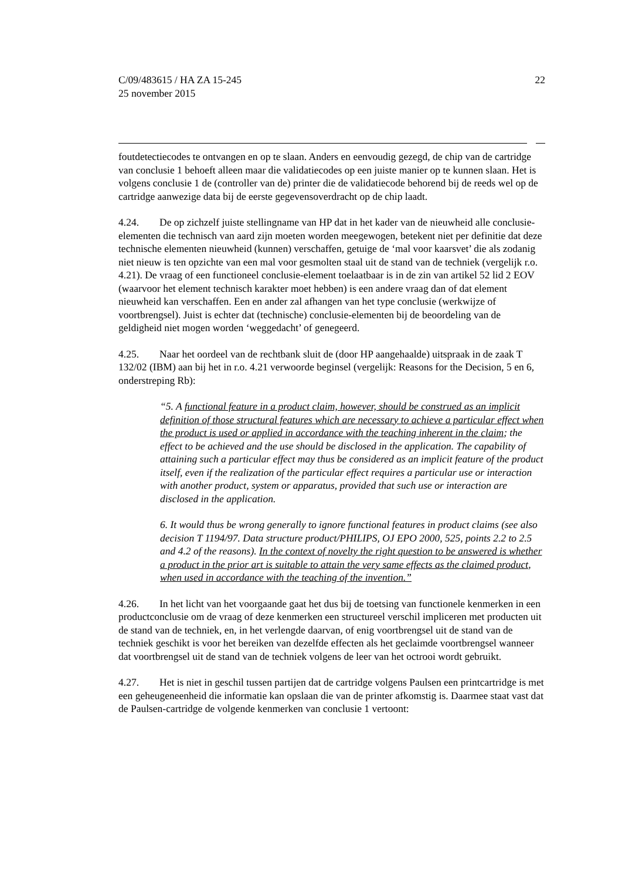C/09/483615 / HA ZA 15-245
25 november 2015
22
foutdetectiecodes te ontvangen en op te slaan. Anders en eenvoudig gezegd, de chip van de cartridge van conclusie 1 behoeft alleen maar die validatiecodes op een juiste manier op te kunnen slaan. Het is volgens conclusie 1 de (controller van de) printer die de validatiecode behorend bij de reeds wel op de cartridge aanwezige data bij de eerste gegevensoverdracht op de chip laadt.
4.24. De op zichzelf juiste stellingname van HP dat in het kader van de nieuwheid alle conclusie-elementen die technisch van aard zijn moeten worden meegewogen, betekent niet per definitie dat deze technische elementen nieuwheid (kunnen) verschaffen, getuige de ‘mal voor kaarsvet’ die als zodanig niet nieuw is ten opzichte van een mal voor gesmolten staal uit de stand van de techniek (vergelijk r.o. 4.21). De vraag of een functioneel conclu­sie-element toelaatbaar is in de zin van artikel 52 lid 2 EOV (waarvoor het element technisch karakter moet hebben) is een andere vraag dan of dat element nieuwheid kan verschaffen. Een en ander zal afhangen van het type conclusie (werkwijze of voortbrengsel). Juist is echter dat (technische) conclusie-elementen bij de beoordeling van de geldigheid niet mogen worden ‘weggedacht’ of genegeerd.
4.25. Naar het oordeel van de rechtbank sluit de (door HP aangehaalde) uitspraak in de zaak T 132/02 (IBM) aan bij het in r.o. 4.21 verwoorde beginsel (vergelijk: Reasons for the Decision, 5 en 6, onderstreping Rb):
“5. A functional feature in a product claim, however, should be construed as an implicit definition of those structural features which are necessary to achieve a particular effect when the product is used or applied in accordance with the teach­ing inherent in the claim; the effect to be achieved and the use should be disclosed in the application. The capability of attaining such a particular effect may thus be considered as an implicit feature of the product itself, even if the realization of the particular effect requires a particular use or interaction with another product, sys­tem or apparatus, provided that such use or interaction are disclosed in the appli­cation.
6. It would thus be wrong generally to ignore functional features in product claims (see also decision T 1194/97. Data structure product/PHILIPS, OJ EPO 2000, 525, points 2.2 to 2.5 and 4.2 of the reasons). In the context of novelty the right question to be answered is whether a product in the prior art is suitable to attain the very same effects as the claimed product, when used in accordance with the teaching of the invention.”
4.26. In het licht van het voorgaande gaat het dus bij de toetsing van functionele kenmer­ken in een productconclusie om de vraag of deze kenmerken een structureel verschil impliceren met producten uit de stand van de techniek, en, in het verlengde daarvan, of enig voortbrengsel uit de stand van de techniek geschikt is voor het bereiken van dezelfde effec­ten als het geclaimde voortbrengsel wanneer dat voortbrengsel uit de stand van de techniek volgens de leer van het octrooi wordt gebruikt.
4.27. Het is niet in geschil tussen partijen dat de cartridge volgens Paulsen een printcart­ridge is met een geheugeneenheid die informatie kan opslaan die van de printer afkomstig is. Daarmee staat vast dat de Paulsen-cartridge de volgende kenmerken van conclusie 1 vertoont: